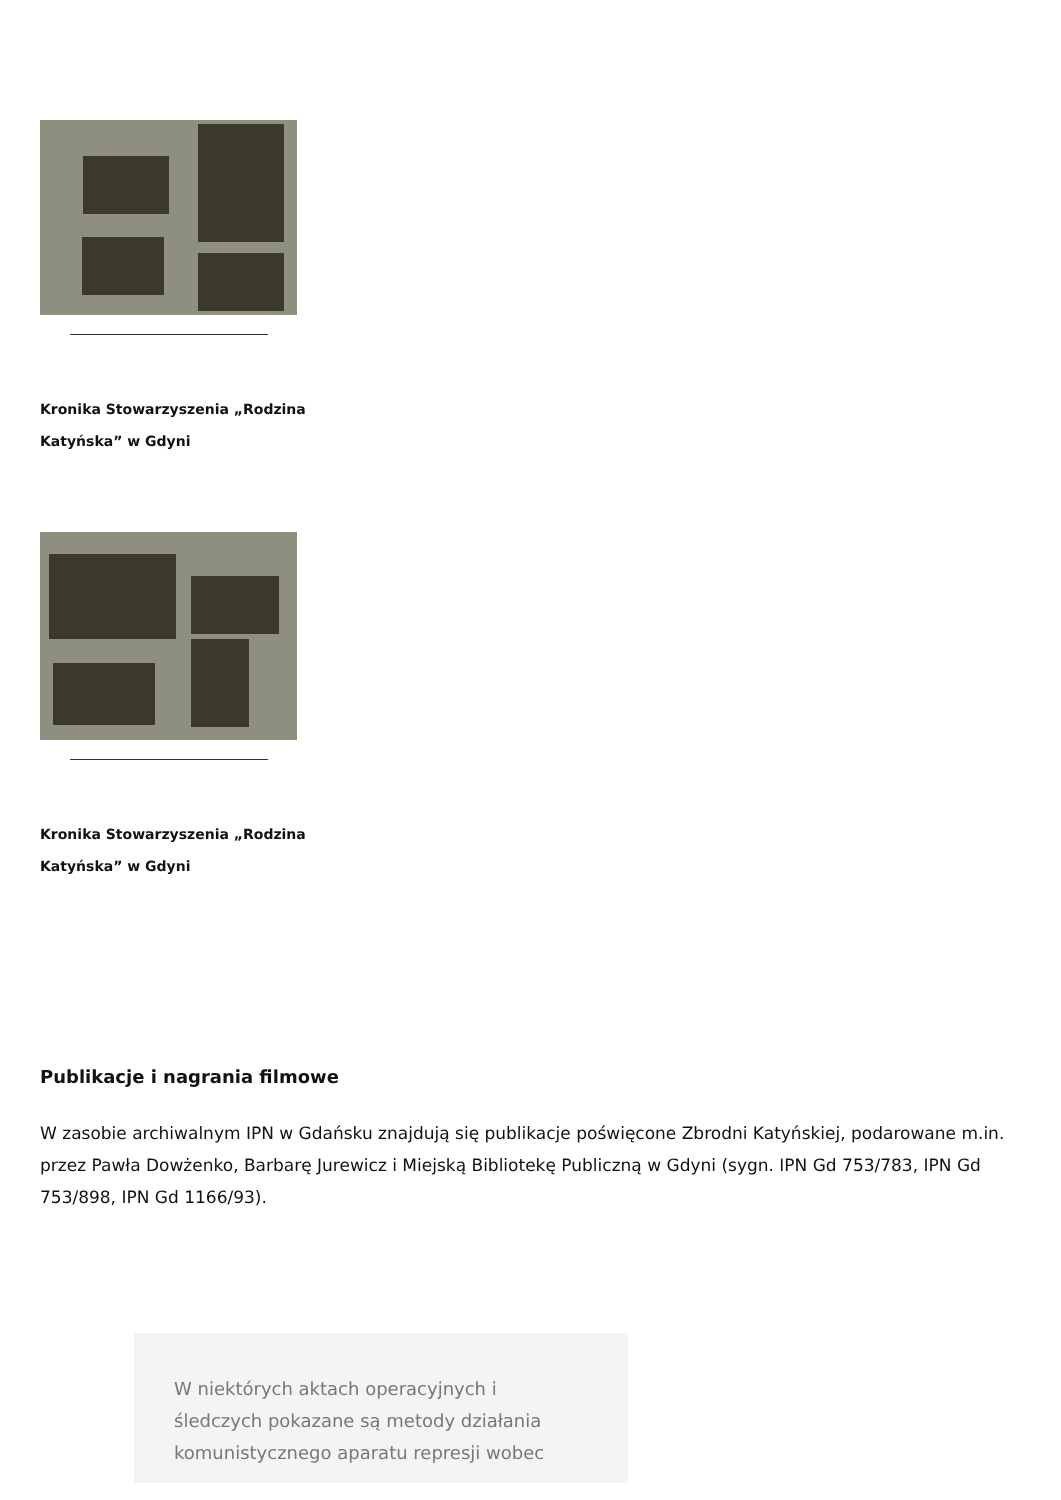Kronika Stowarzyszenia „Rodzina Katyńska” w Gdyni
Kronika Stowarzyszenia „Rodzina Katyńska” w Gdyni
Publikacje i nagrania filmowe
W zasobie archiwalnym IPN w Gdańsku znajdują się publikacje poświęcone Zbrodni Katyńskiej, podarowane m.in. przez Pawła Dowżenko, Barbarę Jurewicz i Miejską Bibliotekę Publiczną w Gdyni (sygn. IPN Gd 753/783, IPN Gd 753/898, IPN Gd 1166/93).
W niektórych aktach operacyjnych i śledczych pokazane są metody działania komunistycznego aparatu represji wobec